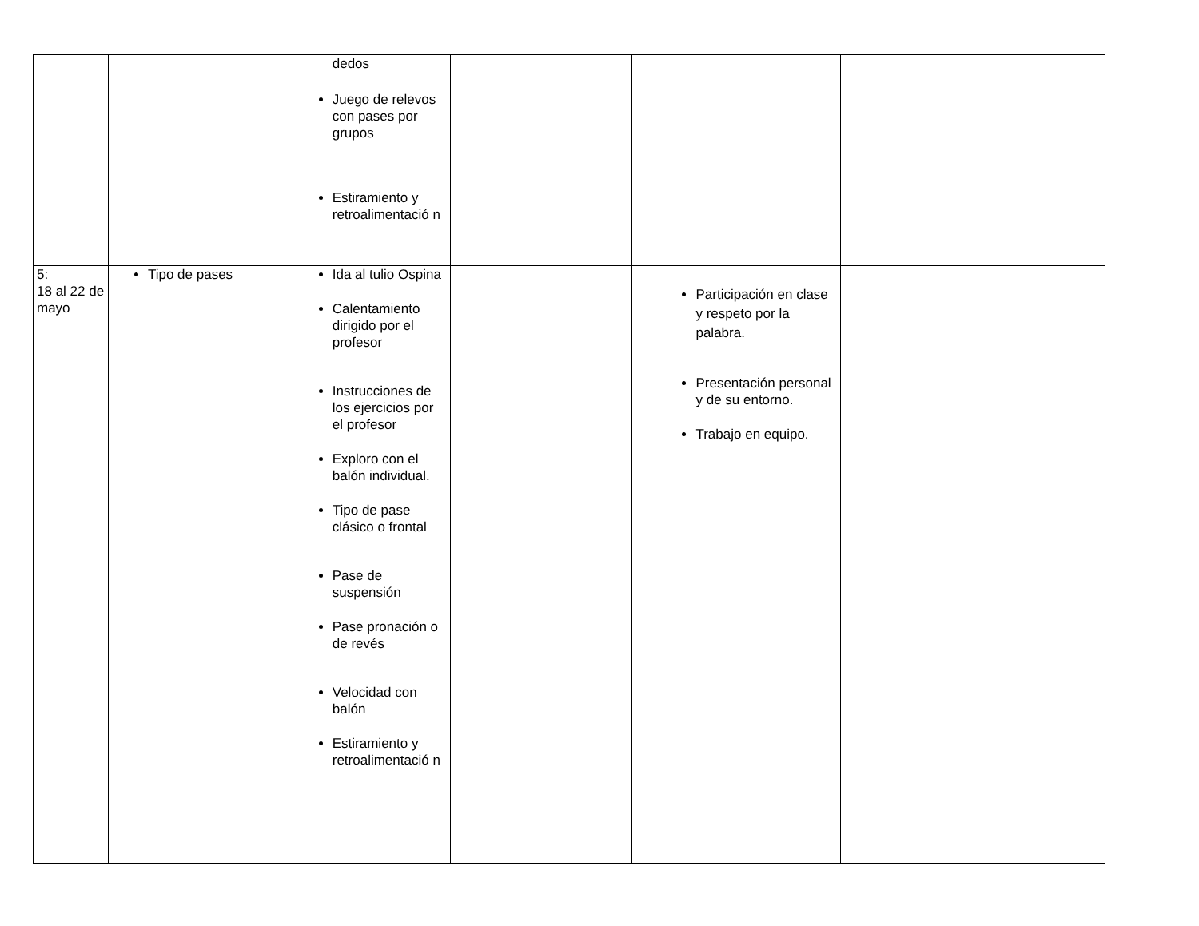| | | dedos Juego de relevos con pases por grupos Estiramiento y retroalimentació n | | | |
| 5: 18 al 22 de mayo | Tipo de pases | Ida al tulio Ospina Calentamiento dirigido por el profesor Instrucciones de los ejercicios por el profesor Exploro con el balón individual. Tipo de pase clásico o frontal Pase de suspensión Pase pronación o de revés Velocidad con balón Estiramiento y retroalimentació n | | Participación en clase y respeto por la palabra. Presentación personal y de su entorno. Trabajo en equipo. | |